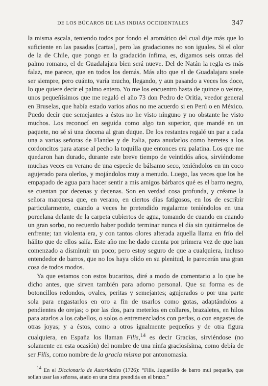DE LOS BÚCAROS DE LAS INDIAS OCCIDENTALES 347
la misma escala, teniendo todos por fondo el aromático del cual dije más que lo suficiente en las pasadas [cartas], pero las gradaciones no son iguales. Si el olor de la de Chile, que pongo en la gradación ínfima, es, digamos seis onzas del palmo romano, el de Guadalajara bien será nueve. Del de Natán la regla es más falaz, me parece, que en todos los demás. Más alto que el de Guadalajara suele ser siempre, pero cuánto, varía mucho, llegando, y aun pasando a veces los doce, lo que quiere decir el palmo entero. Yo me los encuentro hasta de quince o veinte, unos pequeñísimos que me regaló el año 73 don Pedro de Oritia, veedor general en Bruselas, que había estado varios años no me acuerdo si en Perú o en México. Puedo decir que semejantes a éstos no he visto ninguno y no obstante he visto muchos. Los reconocí en seguida como algo tan superior, que mandé en un paquete, no sé si una docena al gran duque. De los restantes regalé un par a cada una a varias señoras de Flandes y de Italia, para anudarlos como herretes a los cordoncitos para atarse al pecho la toquilla que entonces era palatina. Los que me quedaron han durado, durante este breve tiempo de veintidós años, sirviéndome muchas veces en verano de una especie de bálsamo seco, teniéndolos en un coco agujerado para olerlos, y mojándolos muy a menudo. Luego, las veces que los he empapado de agua para hacer sentir a mis amigos bárbaros qué es el barro negro, se cuentan por decenas y decenas. Son en verdad cosa profunda, y créame la señora marquesa que, en verano, en ciertos días fatigosos, en los de escribir particularmente, cuando a veces he pretendido regalarme teniéndolos en una porcelana delante de la carpeta cubiertos de agua, tomando de cuando en cuando un gran sorbo, no recuerdo haber podido terminar nunca el día sin quitármelos de enfrente; tan violenta era, y con tantos olores alterada aquella llama en frío del hálito que de ellos salía. Este año me he dado cuenta por primera vez de que han comenzado a disminuir un poco; pero estoy seguro de que a cualquiera, incluso entendedor de barros, que no los haya olido en su plenitud, le parecerán una gran cosa de todos modos.
Ya que estamos con estos bucaritos, diré a modo de comentario a lo que he dicho antes, que sirven también para adorno personal. Que su forma es de botoncillos redondos, ovales, peritas y semejantes; agujerados o por una parte sola para engastarlos en oro a fin de usarlos como gotas, adaptándolos a pendientes de orejas; o por las dos, para meterlos en collares, brazaletes, en hilos para atarlos a los cabellos, o solos o entremezclados con perlas, o con engastes de otras joyas; y a éstos, como a otros igualmente pequeños y de otra figura cualquiera, en España los llaman Filis,<sup>14</sup> es decir Gracias, sirviéndose (no solamente en esta ocasión) del nombre de una ninfa graciosísima, como debía de ser Filis, como nombre de la gracia misma por antonomasia.
<sup>14</sup> En el Diccionario de Autoridades (1726): “Filis. Juguetillo de barro mui pequeño, que solían usar las señoras, atado en una cinta prendida en el brazo.”